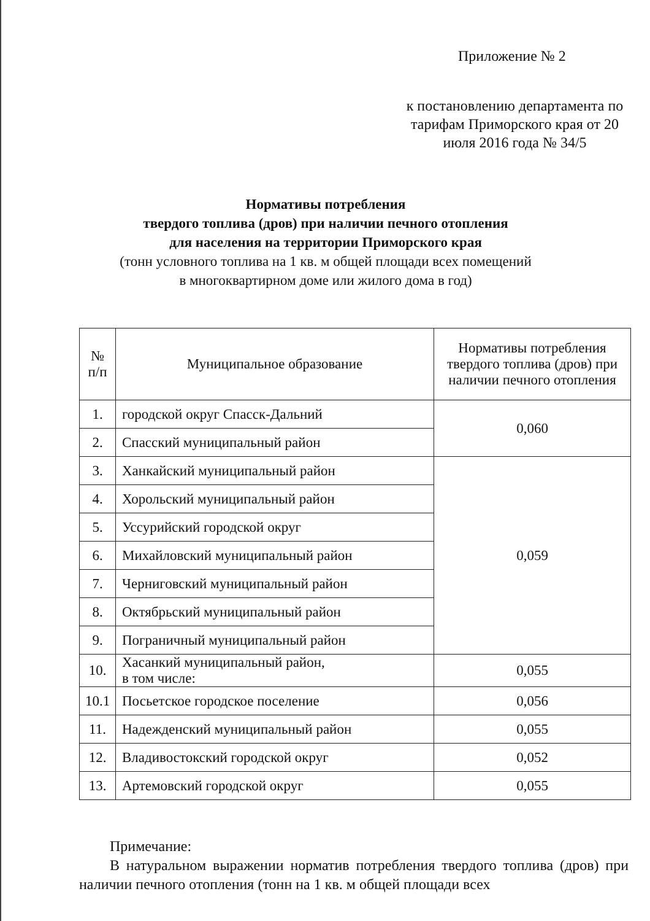Приложение № 2
к постановлению департамента по тарифам Приморского края от 20 июля 2016 года № 34/5
Нормативы потребления
твердого топлива (дров) при наличии печного отопления
для населения на территории Приморского края
(тонн условного топлива на 1 кв. м общей площади всех помещений
в многоквартирном доме или жилого дома в год)
| № п/п | Муниципальное образование | Нормативы потребления твердого топлива (дров) при наличии печного отопления |
| --- | --- | --- |
| 1. | городской округ Спасск-Дальний | 0,060 |
| 2. | Спасский муниципальный район | |
| 3. | Ханкайский муниципальный район | 0,059 |
| 4. | Хорольский муниципальный район | |
| 5. | Уссурийский городской округ | |
| 6. | Михайловский муниципальный район | |
| 7. | Черниговский муниципальный район | |
| 8. | Октябрьский муниципальный район | |
| 9. | Пограничный муниципальный район | |
| 10. | Хасанкий муниципальный район, в том числе: | 0,055 |
| 10.1 | Посьетское городское поселение | 0,056 |
| 11. | Надежденский муниципальный район | 0,055 |
| 12. | Владивостокский городской округ | 0,052 |
| 13. | Артемовский городской округ | 0,055 |
Примечание:
В натуральном выражении норматив потребления твердого топлива (дров) при наличии печного отопления (тонн на 1 кв. м общей площади всех